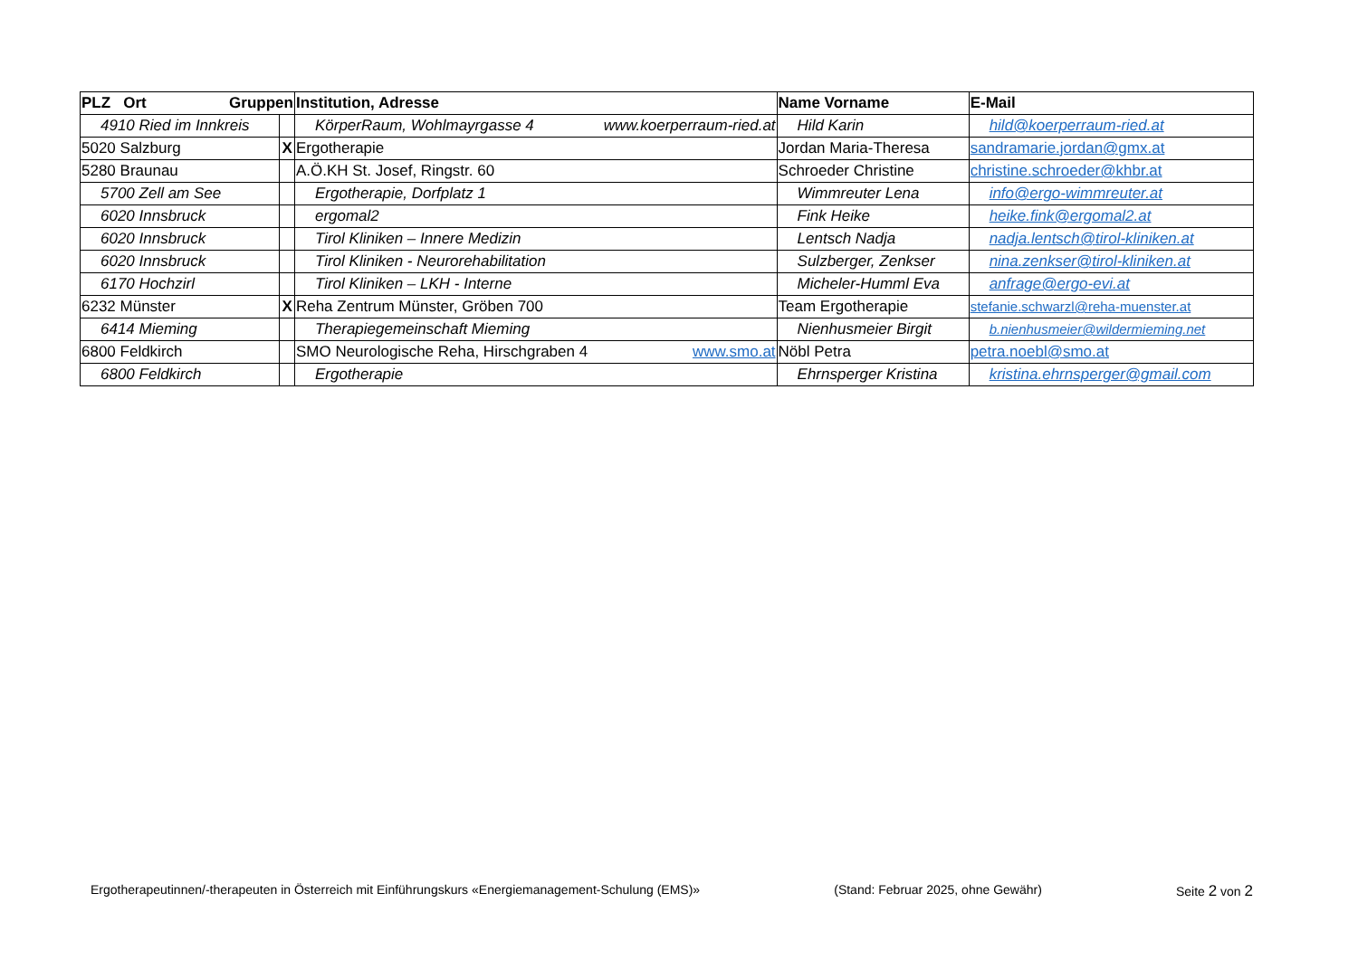| PLZ Ort Gruppen | | Institution, Adresse | Name Vorname | E-Mail |
| --- | --- | --- | --- | --- |
| 4910 Ried im Innkreis | | KörperRaum, Wohlmayrgasse 4 www.koerperraum-ried.at | Hild Karin | hild@koerperraum-ried.at |
| 5020 Salzburg | X | Ergotherapie | Jordan Maria-Theresa | sandramarie.jordan@gmx.at |
| 5280 Braunau | | A.Ö.KH St. Josef, Ringstr. 60 | Schroeder Christine | christine.schroeder@khbr.at |
| 5700 Zell am See | | Ergotherapie, Dorfplatz 1 | Wimmreuter Lena | info@ergo-wimmreuter.at |
| 6020 Innsbruck | | ergomal2 | Fink Heike | heike.fink@ergomal2.at |
| 6020 Innsbruck | | Tirol Kliniken – Innere Medizin | Lentsch Nadja | nadja.lentsch@tirol-kliniken.at |
| 6020 Innsbruck | | Tirol Kliniken - Neurorehabilitation | Sulzberger, Zenkser | nina.zenkser@tirol-kliniken.at |
| 6170 Hochzirl | | Tirol Kliniken – LKH - Interne | Micheler-Humml Eva | anfrage@ergo-evi.at |
| 6232 Münster | X | Reha Zentrum Münster, Gröben 700 | Team Ergotherapie | stefanie.schwarzl@reha-muenster.at |
| 6414 Mieming | | Therapiegemeinschaft Mieming | Nienhusmeier Birgit | b.nienhusmeier@wildermieming.net |
| 6800 Feldkirch | | SMO Neurologische Reha, Hirschgraben 4 www.smo.at | Nöbl Petra | petra.noebl@smo.at |
| 6800 Feldkirch | | Ergotherapie | Ehrnsperger Kristina | kristina.ehrnsperger@gmail.com |
Ergotherapeutinnen/-therapeuten in Österreich mit Einführungskurs «Energiemanagement-Schulung (EMS)» (Stand: Februar 2025, ohne Gewähr) Seite 2 von 2